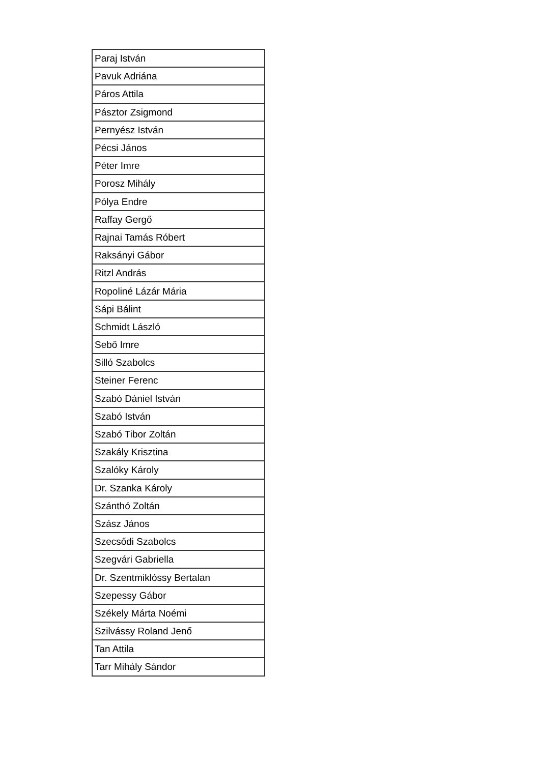| Paraj István |
| Pavuk Adriána |
| Páros Attila |
| Pásztor Zsigmond |
| Pernyész István |
| Pécsi János |
| Péter Imre |
| Porosz Mihály |
| Pólya Endre |
| Raffay Gergő |
| Rajnai Tamás Róbert |
| Raksányi Gábor |
| Ritzl András |
| Ropoliné Lázár Mária |
| Sápi Bálint |
| Schmidt László |
| Sebő Imre |
| Silló Szabolcs |
| Steiner Ferenc |
| Szabó Dániel István |
| Szabó István |
| Szabó Tibor Zoltán |
| Szakály Krisztina |
| Szalóky Károly |
| Dr. Szanka Károly |
| Szánthó Zoltán |
| Szász János |
| Szecsődi Szabolcs |
| Szegvári Gabriella |
| Dr. Szentmiklóssy Bertalan |
| Szepessy Gábor |
| Székely Márta Noémi |
| Szilvássy Roland Jenő |
| Tan Attila |
| Tarr Mihály Sándor |